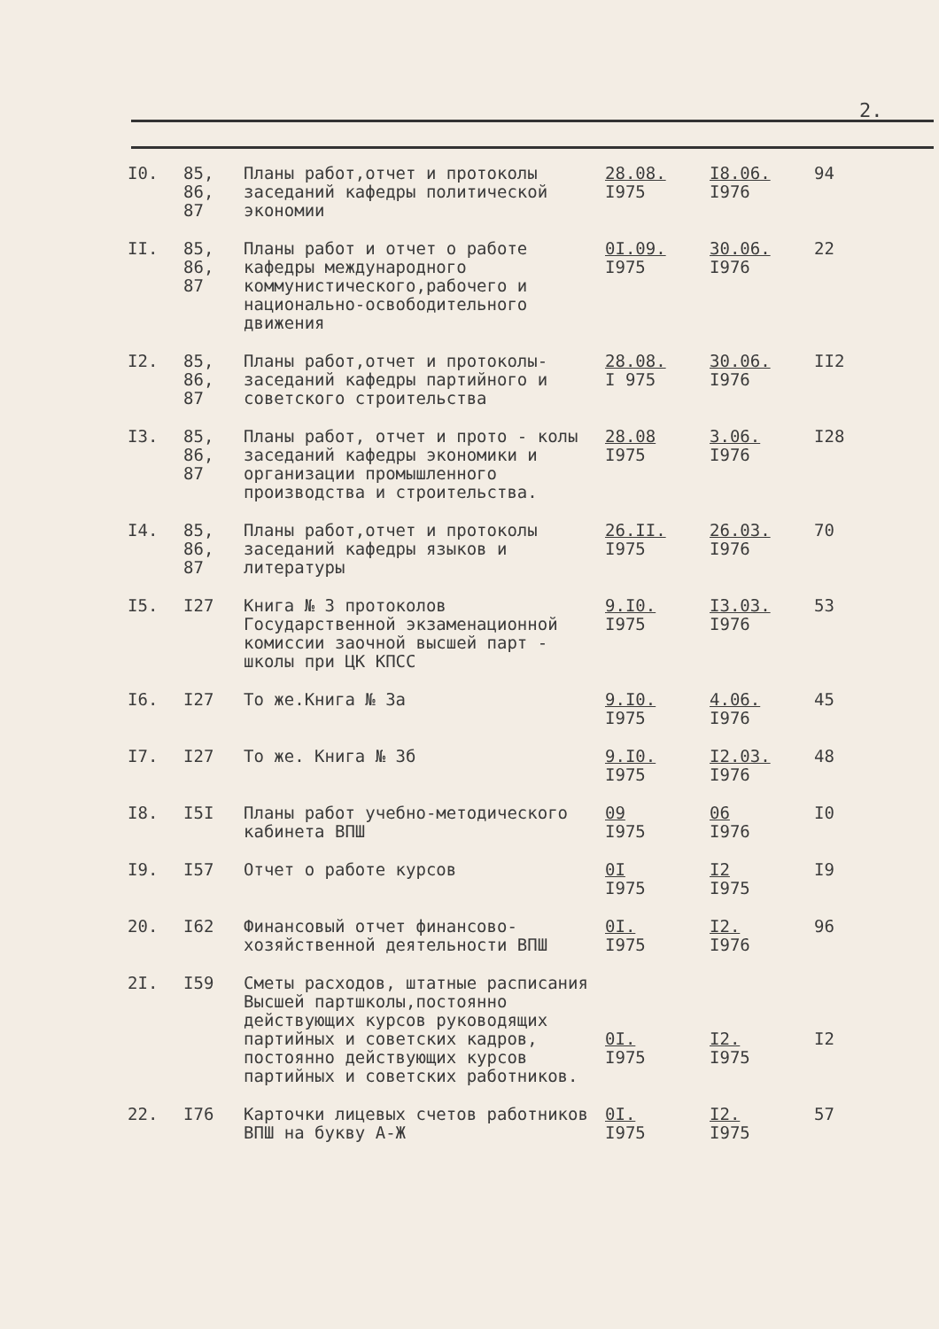2.
| I0. | 85, 86, 87 | Планы работ,отчет и протоколы заседаний кафедры политической экономии | 28.08. I975 | I8.06. I976 | 94 |
| II. | 85, 86, 87 | Планы работ и отчет о работе кафедры международного коммунистического,рабочего и национально-освободительного движения | 0I.09. I975 | 30.06. I976 | 22 |
| I2. | 85, 86, 87 | Планы работ,отчет и протоколы-заседаний кафедры партийного и советского строительства | 28.08. I 975 | 30.06. I976 | II2 |
| I3. | 85, 86, 87 | Планы работ, отчет и прото - колы заседаний кафедры экономики и организации промышленного производства и строительства. | 28.08 I975 | 3.06. I976 | I28 |
| I4. | 85, 86, 87 | Планы работ,отчет и протоколы заседаний кафедры языков и литературы | 26.II. I975 | 26.03. I976 | 70 |
| I5. | I27 | Книга № 3 протоколов Государственной экзаменационной комиссии заочной высшей парт - школы при ЦК КПСС | 9.I0. I975 | I3.03. I976 | 53 |
| I6. | I27 | То же.Книга № 3а | 9.I0. I975 | 4.06. I976 | 45 |
| I7. | I27 | То же. Книга № 3б | 9.I0. I975 | I2.03. I976 | 48 |
| I8. | I5I | Планы работ учебно-методического кабинета ВПШ | 09 I975 | 06 I976 | I0 |
| I9. | I57 | Отчет о работе курсов | 0I I975 | I2 I975 | I9 |
| 20. | I62 | Финансовый отчет финансово-хозяйственной деятельности ВПШ | 0I. I975 | I2. I976 | 96 |
| 2I. | I59 | Сметы расходов, штатные расписания Высшей партшколы,постоянно действующих курсов руководящих партийных и советских кадров, постоянно действующих курсов партийных и советских работников. | 0I. I975 | I2. I975 | I2 |
| 22. | I76 | Карточки лицевых счетов работников ВПШ на букву А-Ж | 0I. I975 | I2. I975 | 57 |